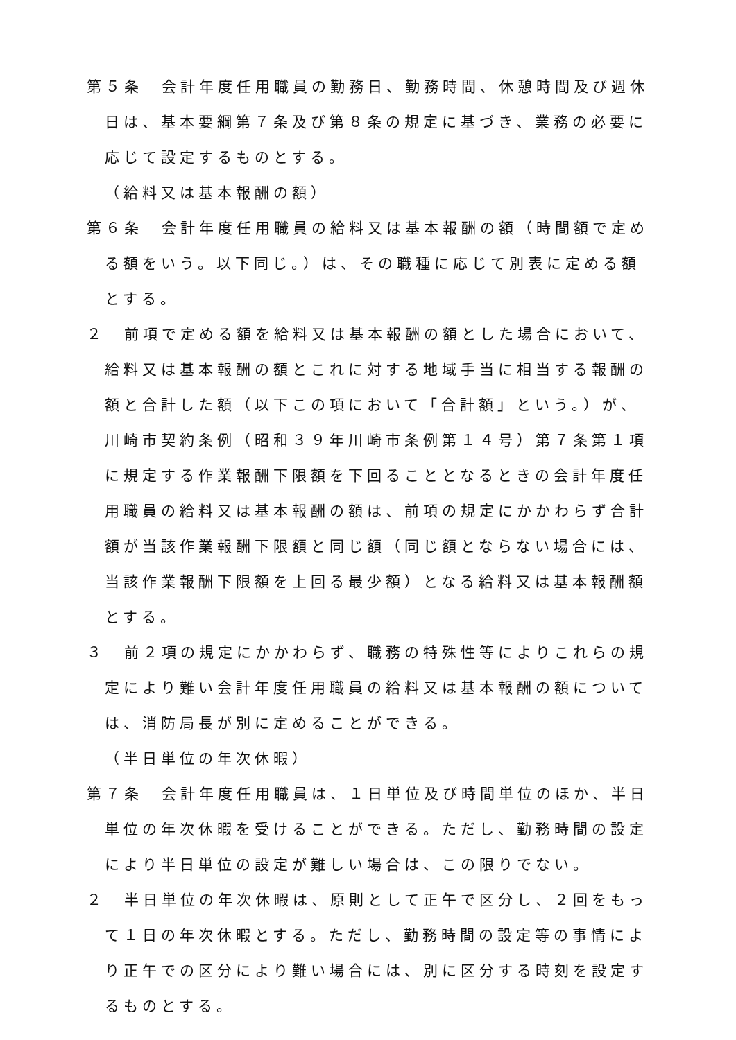第５条　会計年度任用職員の勤務日、勤務時間、休憩時間及び週休日は、基本要綱第７条及び第８条の規定に基づき、業務の必要に応じて設定するものとする。
（給料又は基本報酬の額）
第６条　会計年度任用職員の給料又は基本報酬の額（時間額で定める額をいう。以下同じ。）は、その職種に応じて別表に定める額とする。
２　前項で定める額を給料又は基本報酬の額とした場合において、給料又は基本報酬の額とこれに対する地域手当に相当する報酬の額と合計した額（以下この項において「合計額」という。）が、川崎市契約条例（昭和３９年川崎市条例第１４号）第７条第１項に規定する作業報酬下限額を下回ることとなるときの会計年度任用職員の給料又は基本報酬の額は、前項の規定にかかわらず合計額が当該作業報酬下限額と同じ額（同じ額とならない場合には、当該作業報酬下限額を上回る最少額）となる給料又は基本報酬額とする。
３　前２項の規定にかかわらず、職務の特殊性等によりこれらの規定により難い会計年度任用職員の給料又は基本報酬の額については、消防局長が別に定めることができる。
（半日単位の年次休暇）
第７条　会計年度任用職員は、１日単位及び時間単位のほか、半日単位の年次休暇を受けることができる。ただし、勤務時間の設定により半日単位の設定が難しい場合は、この限りでない。
２　半日単位の年次休暇は、原則として正午で区分し、２回をもって１日の年次休暇とする。ただし、勤務時間の設定等の事情により正午での区分により難い場合には、別に区分する時刻を設定するものとする。